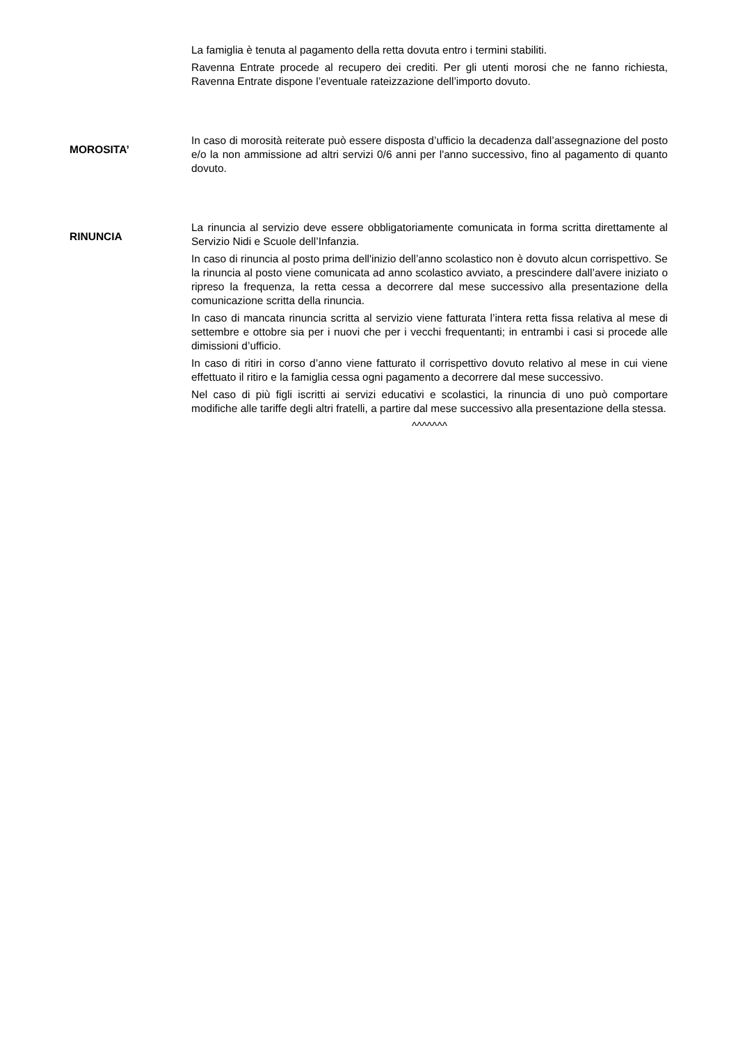La famiglia è tenuta al pagamento della retta dovuta entro i termini stabiliti.
Ravenna Entrate procede al recupero dei crediti. Per gli utenti morosi che ne fanno richiesta, Ravenna Entrate dispone l’eventuale rateizzazione dell’importo dovuto.
MOROSITA’
In caso di morosità reiterate può essere disposta d’ufficio la decadenza dall’assegnazione del posto e/o la non ammissione ad altri servizi 0/6 anni per l'anno successivo, fino al pagamento di quanto dovuto.
RINUNCIA
La rinuncia al servizio deve essere obbligatoriamente comunicata in forma scritta direttamente al Servizio Nidi e Scuole dell’Infanzia.
In caso di rinuncia al posto prima dell'inizio dell’anno scolastico non è dovuto alcun corrispettivo. Se la rinuncia al posto viene comunicata ad anno scolastico avviato, a prescindere dall’avere iniziato o ripreso la frequenza, la retta cessa a decorrere dal mese successivo alla presentazione della comunicazione scritta della rinuncia.
In caso di mancata rinuncia scritta al servizio viene fatturata l’intera retta fissa relativa al mese di settembre e ottobre sia per i nuovi che per i vecchi frequentanti; in entrambi i casi si procede alle dimissioni d’ufficio.
In caso di ritiri in corso d’anno viene fatturato il corrispettivo dovuto relativo al mese in cui viene effettuato il ritiro e la famiglia cessa ogni pagamento a decorrere dal mese successivo.
Nel caso di più figli iscritti ai servizi educativi e scolastici, la rinuncia di uno può comportare modifiche alle tariffe degli altri fratelli, a partire dal mese successivo alla presentazione della stessa.
^^^^^^^